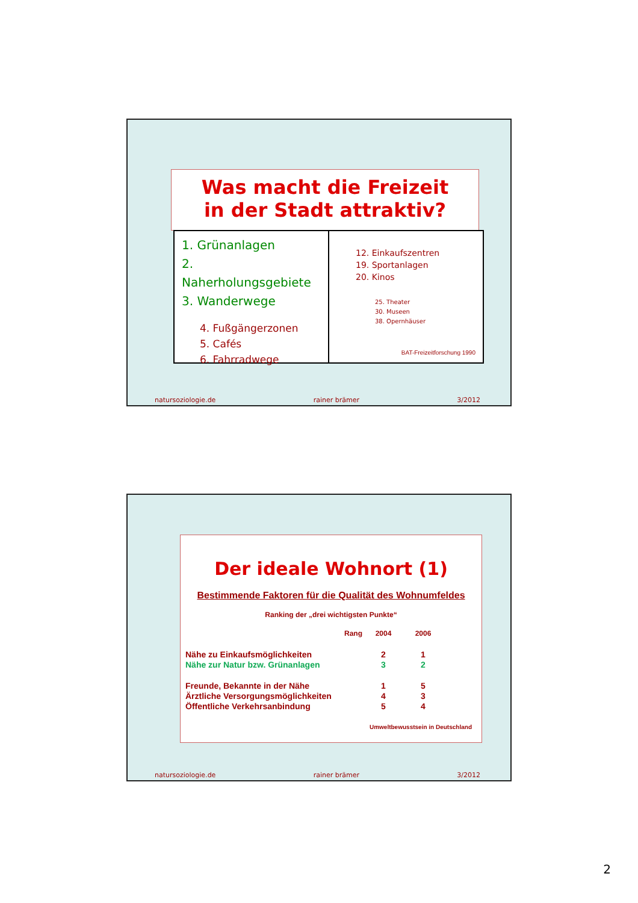Was macht die Freizeit
in der Stadt attraktiv?
1. Grünanlagen
2. Naherholungsgebiete
3. Wanderwege
4. Fußgängerzonen
5. Cafés
6. Fahrradwege
12. Einkaufszentren
19. Sportanlagen
20. Kinos
25. Theater
30. Museen
38. Opernhäuser
BAT-Freizeitforschung 1990
natursoziologie.de rainer brämer 3/2012
Der ideale Wohnort (1)
Bestimmende Faktoren für die Qualität des Wohnumfeldes
Ranking der „drei wichtigsten Punkte“
| | Rang | 2004 | 2006 |
| --- | --- | --- | --- |
| Nähe zu Einkaufsmöglichkeiten | | 2 | 1 |
| Nähe zur Natur bzw. Grünanlagen | | 3 | 2 |
| Freunde, Bekannte in der Nähe | | 1 | 5 |
| Ärztliche Versorgungsmöglichkeiten | | 4 | 3 |
| Öffentliche Verkehrsanbindung | | 5 | 4 |
Umweltbewusstsein in Deutschland
natursoziologie.de rainer brämer 3/2012
2